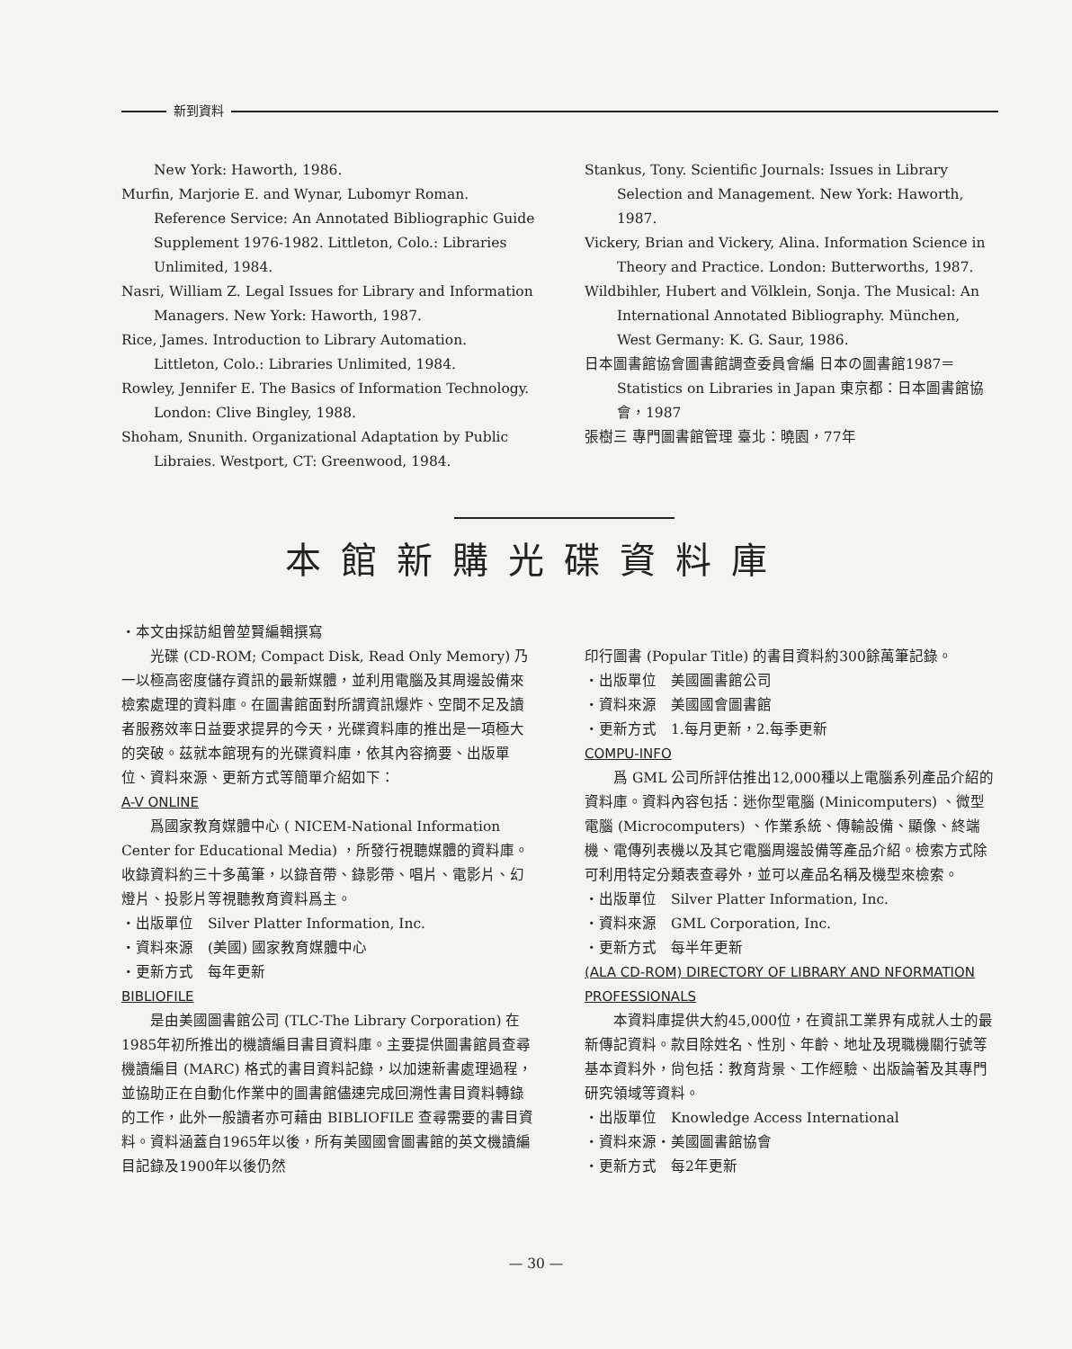新到資料
New York: Haworth, 1986.
Murfin, Marjorie E. and Wynar, Lubomyr Roman. Reference Service: An Annotated Bibliographic Guide Supplement 1976-1982. Littleton, Colo.: Libraries Unlimited, 1984.
Nasri, William Z. Legal Issues for Library and Information Managers. New York: Haworth, 1987.
Rice, James. Introduction to Library Automation. Littleton, Colo.: Libraries Unlimited, 1984.
Rowley, Jennifer E. The Basics of Information Technology. London: Clive Bingley, 1988.
Shoham, Snunith. Organizational Adaptation by Public Libraies. Westport, CT: Greenwood, 1984.
Stankus, Tony. Scientific Journals: Issues in Library Selection and Management. New York: Haworth, 1987.
Vickery, Brian and Vickery, Alina. Information Science in Theory and Practice. London: Butterworths, 1987.
Wildbihler, Hubert and Völklein, Sonja. The Musical: An International Annotated Bibliography. München, West Germany: K. G. Saur, 1986.
日本圖書館協會圖書館調查委員會編 日本の圖書館1987＝Statistics on Libraries in Japan 東京都：日本圖書館協會，1987
張樹三 專門圖書館管理 臺北：曉園，77年
本館新購光碟資料庫
・本文由採訪組曾堃賢編輯撰寫
光碟 (CD-ROM; Compact Disk, Read Only Memory) 乃一以極高密度儲存資訊的最新媒體，並利用電腦及其周邊設備來檢索處理的資料庫。在圖書館面對所謂資訊爆炸、空間不足及讀者服務效率日益要求提昇的今天，光碟資料庫的推出是一項極大的突破。茲就本館現有的光碟資料庫，依其內容摘要、出版單位、資料來源、更新方式等簡單介紹如下：
A-V ONLINE
爲國家教育媒體中心 ( NICEM-National Information Center for Educational Media) ，所發行視聽媒體的資料庫。收錄資料約三十多萬筆，以錄音帶、錄影帶、唱片、電影片、幻燈片、投影片等視聽教育資料爲主。
・出版單位　Silver Platter Information, Inc.
・資料來源　(美國) 國家教育媒體中心
・更新方式　每年更新
BIBLIOFILE
是由美國圖書館公司 (TLC-The Library Corporation) 在1985年初所推出的機讀編目書目資料庫。主要提供圖書館員查尋機讀編目 (MARC) 格式的書目資料記錄，以加速新書處理過程，並協助正在自動化作業中的圖書館儘速完成回溯性書目資料轉錄的工作，此外一般讀者亦可藉由 BIBLIOFILE 查尋需要的書目資料。資料涵蓋自1965年以後，所有美國國會圖書館的英文機讀編目記錄及1900年以後仍然
印行圖書 (Popular Title) 的書目資料約300餘萬筆記錄。
・出版單位　美國圖書館公司
・資料來源　美國國會圖書館
・更新方式　1.每月更新，2.每季更新
COMPU-INFO
爲 GML 公司所評估推出12,000種以上電腦系列產品介紹的資料庫。資料內容包括：迷你型電腦 (Minicomputers) 、微型電腦 (Microcomputers) 、作業系統、傳輸設備、顯像、終端機、電傳列表機以及其它電腦周邊設備等產品介紹。檢索方式除可利用特定分類表查尋外，並可以產品名稱及機型來檢索。
・出版單位　Silver Platter Information, Inc.
・資料來源　GML Corporation, Inc.
・更新方式　每半年更新
(ALA CD-ROM) DIRECTORY OF LIBRARY AND NFORMATION PROFESSIONALS
本資料庫提供大約45,000位，在資訊工業界有成就人士的最新傳記資料。款目除姓名、性別、年齡、地址及現職機關行號等基本資料外，尙包括：教育背景、工作經驗、出版論著及其專門研究領域等資料。
・出版單位　Knowledge Access International
・資料來源・美國圖書館協會
・更新方式　每2年更新
— 30 —